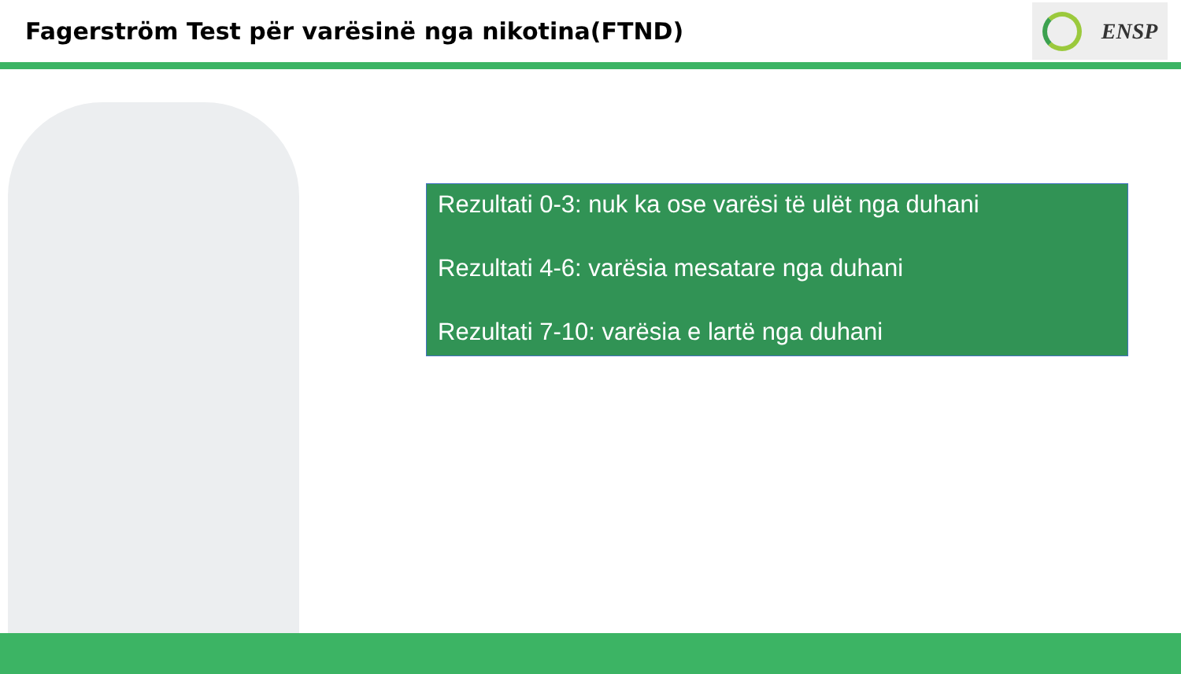Fagerström Test për varësinë nga nikotina(FTND)
ENSP
Rezultati 0-3: nuk ka ose varësi të ulët nga duhani
Rezultati 4-6: varësia mesatare nga duhani
Rezultati 7-10: varësia e lartë nga duhani